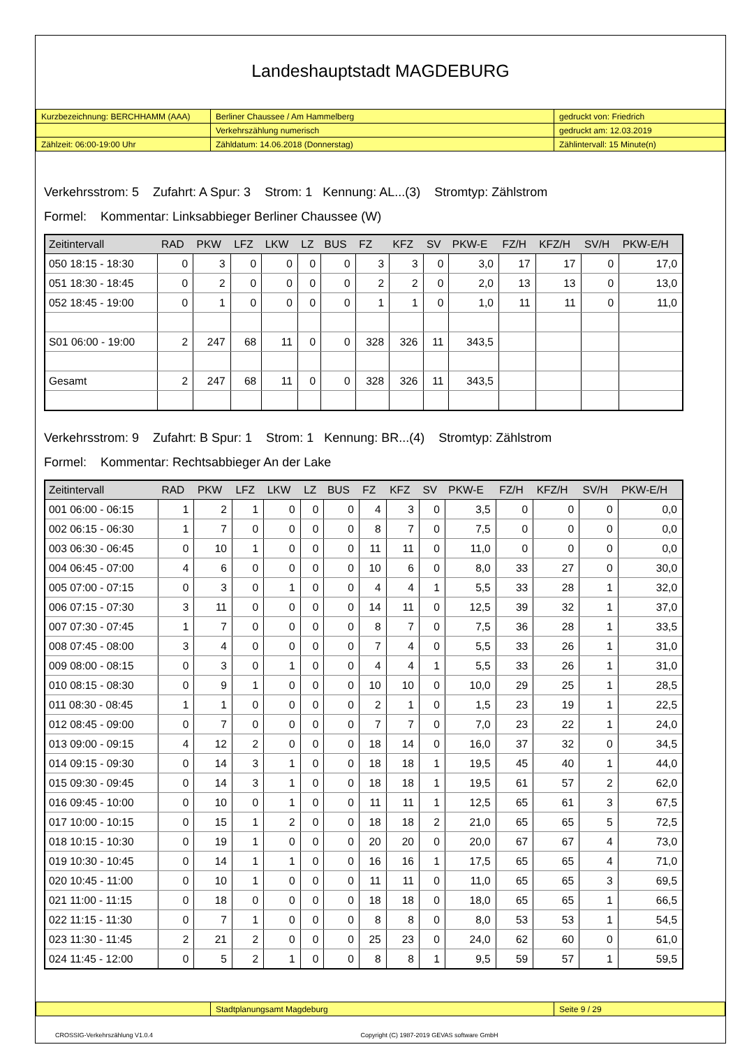Landeshauptstadt MAGDEBURG
| Kurzbezeichnung: BERCHHAMM (AAA) | Berliner Chaussee / Am Hammelberg | gedruckt von: Friedrich |
| | Verkehrszählung numerisch | gedruckt am: 12.03.2019 |
| Zählzeit: 06:00-19:00 Uhr | Zähldatum: 14.06.2018 (Donnerstag) | Zählintervall: 15 Minute(n) |
Verkehrsstrom: 5 Zufahrt: A Spur: 3 Strom: 1 Kennung: AL...(3) Stromtyp: Zählstrom
Formel: Kommentar: Linksabbieger Berliner Chaussee (W)
| Zeitintervall | RAD | PKW | LFZ | LKW | LZ | BUS | FZ | KFZ | SV | PKW-E | FZ/H | KFZ/H | SV/H | PKW-E/H |
| --- | --- | --- | --- | --- | --- | --- | --- | --- | --- | --- | --- | --- | --- | --- |
| 050 18:15 - 18:30 | 0 | 3 | 0 | 0 | 0 | 0 | 3 | 3 | 0 | 3,0 | 17 | 17 | 0 | 17,0 |
| 051 18:30 - 18:45 | 0 | 2 | 0 | 0 | 0 | 0 | 2 | 2 | 0 | 2,0 | 13 | 13 | 0 | 13,0 |
| 052 18:45 - 19:00 | 0 | 1 | 0 | 0 | 0 | 0 | 1 | 1 | 0 | 1,0 | 11 | 11 | 0 | 11,0 |
| S01 06:00 - 19:00 | 2 | 247 | 68 | 11 | 0 | 0 | 328 | 326 | 11 | 343,5 | | | | |
| Gesamt | 2 | 247 | 68 | 11 | 0 | 0 | 328 | 326 | 11 | 343,5 | | | | |
Verkehrsstrom: 9 Zufahrt: B Spur: 1 Strom: 1 Kennung: BR...(4) Stromtyp: Zählstrom
Formel: Kommentar: Rechtsabbieger An der Lake
| Zeitintervall | RAD | PKW | LFZ | LKW | LZ | BUS | FZ | KFZ | SV | PKW-E | FZ/H | KFZ/H | SV/H | PKW-E/H |
| --- | --- | --- | --- | --- | --- | --- | --- | --- | --- | --- | --- | --- | --- | --- |
| 001 06:00 - 06:15 | 1 | 2 | 1 | 0 | 0 | 0 | 4 | 3 | 0 | 3,5 | 0 | 0 | 0 | 0,0 |
| 002 06:15 - 06:30 | 1 | 7 | 0 | 0 | 0 | 0 | 8 | 7 | 0 | 7,5 | 0 | 0 | 0 | 0,0 |
| 003 06:30 - 06:45 | 0 | 10 | 1 | 0 | 0 | 0 | 11 | 11 | 0 | 11,0 | 0 | 0 | 0 | 0,0 |
| 004 06:45 - 07:00 | 4 | 6 | 0 | 0 | 0 | 0 | 10 | 6 | 0 | 8,0 | 33 | 27 | 0 | 30,0 |
| 005 07:00 - 07:15 | 0 | 3 | 0 | 1 | 0 | 0 | 4 | 4 | 1 | 5,5 | 33 | 28 | 1 | 32,0 |
| 006 07:15 - 07:30 | 3 | 11 | 0 | 0 | 0 | 0 | 14 | 11 | 0 | 12,5 | 39 | 32 | 1 | 37,0 |
| 007 07:30 - 07:45 | 1 | 7 | 0 | 0 | 0 | 0 | 8 | 7 | 0 | 7,5 | 36 | 28 | 1 | 33,5 |
| 008 07:45 - 08:00 | 3 | 4 | 0 | 0 | 0 | 0 | 7 | 4 | 0 | 5,5 | 33 | 26 | 1 | 31,0 |
| 009 08:00 - 08:15 | 0 | 3 | 0 | 1 | 0 | 0 | 4 | 4 | 1 | 5,5 | 33 | 26 | 1 | 31,0 |
| 010 08:15 - 08:30 | 0 | 9 | 1 | 0 | 0 | 0 | 10 | 10 | 0 | 10,0 | 29 | 25 | 1 | 28,5 |
| 011 08:30 - 08:45 | 1 | 1 | 0 | 0 | 0 | 0 | 2 | 1 | 0 | 1,5 | 23 | 19 | 1 | 22,5 |
| 012 08:45 - 09:00 | 0 | 7 | 0 | 0 | 0 | 0 | 7 | 7 | 0 | 7,0 | 23 | 22 | 1 | 24,0 |
| 013 09:00 - 09:15 | 4 | 12 | 2 | 0 | 0 | 0 | 18 | 14 | 0 | 16,0 | 37 | 32 | 0 | 34,5 |
| 014 09:15 - 09:30 | 0 | 14 | 3 | 1 | 0 | 0 | 18 | 18 | 1 | 19,5 | 45 | 40 | 1 | 44,0 |
| 015 09:30 - 09:45 | 0 | 14 | 3 | 1 | 0 | 0 | 18 | 18 | 1 | 19,5 | 61 | 57 | 2 | 62,0 |
| 016 09:45 - 10:00 | 0 | 10 | 0 | 1 | 0 | 0 | 11 | 11 | 1 | 12,5 | 65 | 61 | 3 | 67,5 |
| 017 10:00 - 10:15 | 0 | 15 | 1 | 2 | 0 | 0 | 18 | 18 | 2 | 21,0 | 65 | 65 | 5 | 72,5 |
| 018 10:15 - 10:30 | 0 | 19 | 1 | 0 | 0 | 0 | 20 | 20 | 0 | 20,0 | 67 | 67 | 4 | 73,0 |
| 019 10:30 - 10:45 | 0 | 14 | 1 | 1 | 0 | 0 | 16 | 16 | 1 | 17,5 | 65 | 65 | 4 | 71,0 |
| 020 10:45 - 11:00 | 0 | 10 | 1 | 0 | 0 | 0 | 11 | 11 | 0 | 11,0 | 65 | 65 | 3 | 69,5 |
| 021 11:00 - 11:15 | 0 | 18 | 0 | 0 | 0 | 0 | 18 | 18 | 0 | 18,0 | 65 | 65 | 1 | 66,5 |
| 022 11:15 - 11:30 | 0 | 7 | 1 | 0 | 0 | 0 | 8 | 8 | 0 | 8,0 | 53 | 53 | 1 | 54,5 |
| 023 11:30 - 11:45 | 2 | 21 | 2 | 0 | 0 | 0 | 25 | 23 | 0 | 24,0 | 62 | 60 | 0 | 61,0 |
| 024 11:45 - 12:00 | 0 | 5 | 2 | 1 | 0 | 0 | 8 | 8 | 1 | 9,5 | 59 | 57 | 1 | 59,5 |
| | Stadtplanungsamt Magdeburg | Seite 9 / 29 |
CROSSIG-Verkehrszählung V1.0.4 Copyright (C) 1987-2019 GEVAS software GmbH